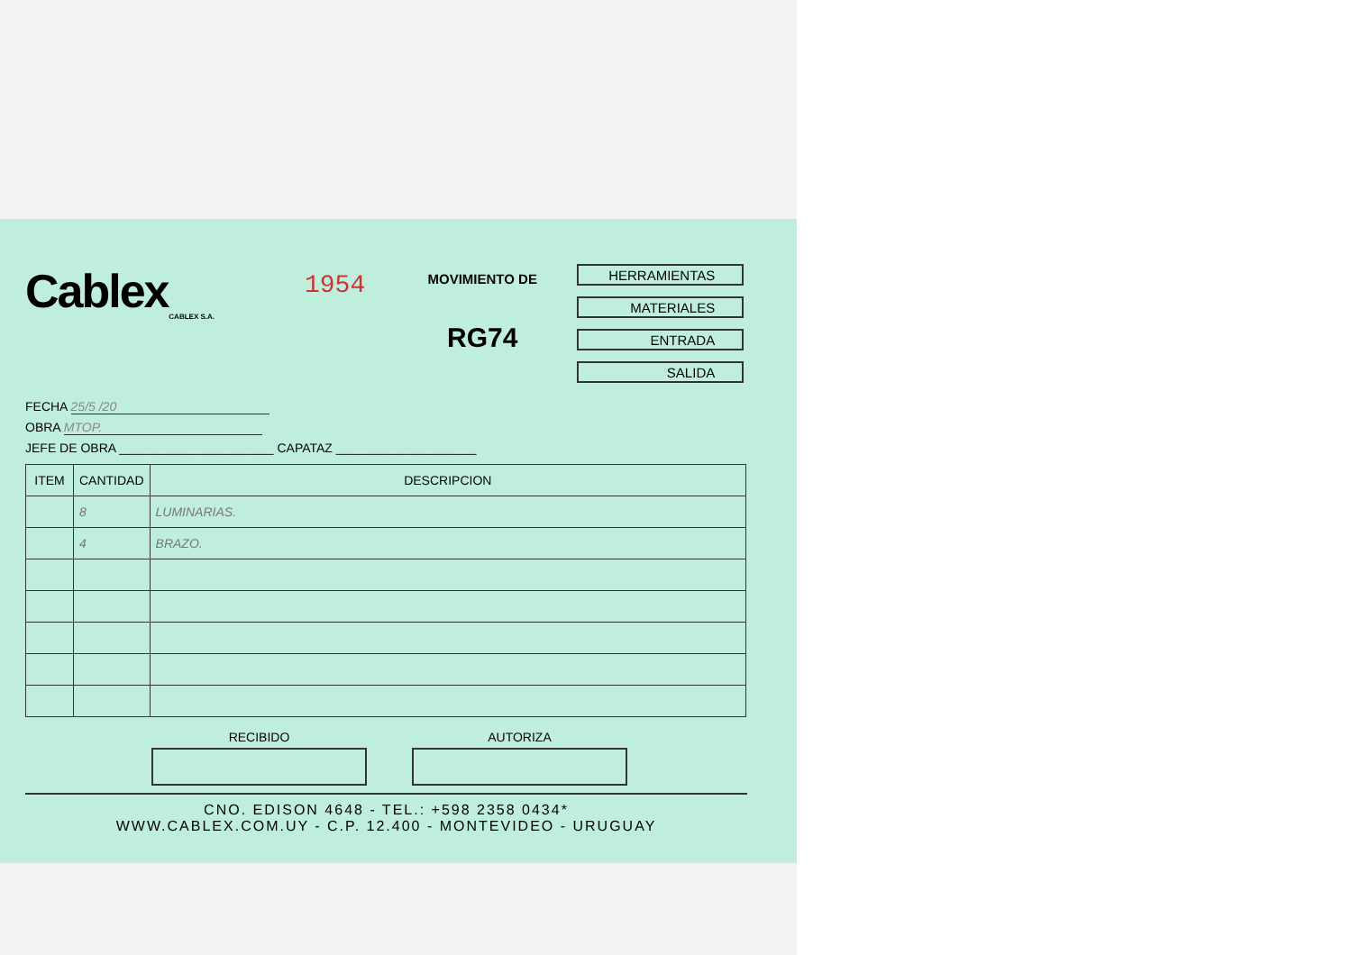Cablex
CABLEX S.A.
1954
MOVIMIENTO DE
RG74
HERRAMIENTAS
MATERIALES
ENTRADA
SALIDA
FECHA 25/5 /20
OBRA MTOP.
JEFE DE OBRA ______________________ CAPATAZ ____________________
| ITEM | CANTIDAD | DESCRIPCION |
| --- | --- | --- |
| | 8 | LUMINARIAS. |
| | 4 | BRAZO. |
RECIBIDO AUTORIZA
CNO. EDISON 4648 - TEL.: +598 2358 0434*
WWW.CABLEX.COM.UY - C.P. 12.400 - MONTEVIDEO - URUGUAY